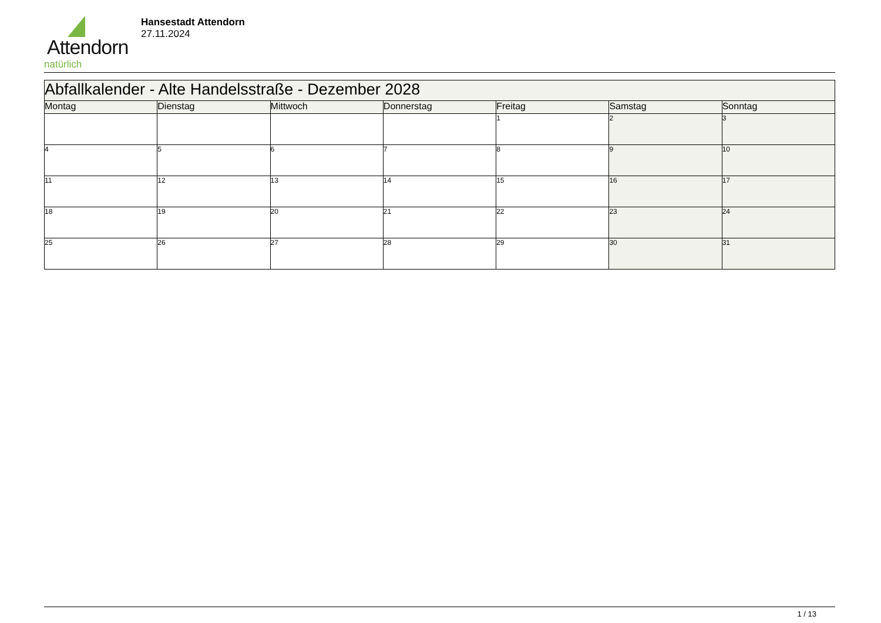Attendorn
natürlich
Hansestadt Attendorn
27.11.2024
| Abfallkalender - Alte Handelsstraße - Dezember 2028 | | | | | | |
| --- | --- | --- | --- | --- | --- | --- |
| Montag | Dienstag | Mittwoch | Donnerstag | Freitag | Samstag | Sonntag |
| | | | | 1 | 2 | 3 |
| 4 | 5 | 6 | 7 | 8 | 9 | 10 |
| 11 | 12 | 13 | 14 | 15 | 16 | 17 |
| 18 | 19 | 20 | 21 | 22 | 23 | 24 |
| 25 | 26 | 27 | 28 | 29 | 30 | 31 |
1 / 13